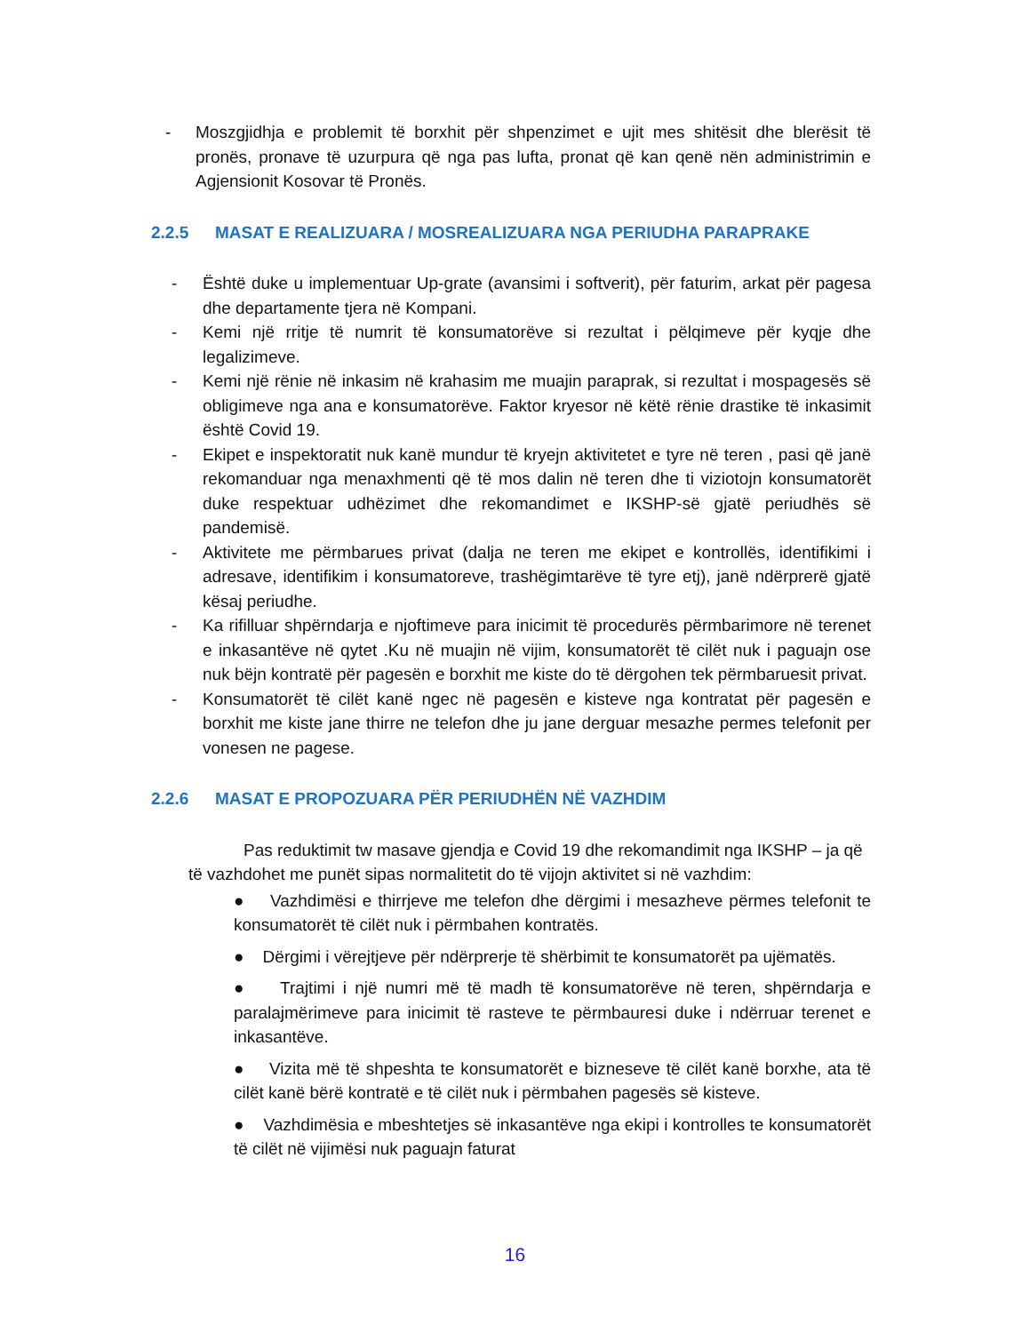- Moszgjidhja e problemit të borxhit për shpenzimet e ujit mes shitësit dhe blerësit të pronës, pronave të uzurpura që nga pas lufta, pronat që kan qenë nën administrimin e Agjensionit Kosovar të Pronës.
2.2.5 MASAT E REALIZUARA / MOSREALIZUARA NGA PERIUDHA PARAPRAKE
- Është duke u implementuar Up-grate (avansimi i softverit), për faturim, arkat për pagesa dhe departamente tjera në Kompani.
- Kemi një rritje të numrit të konsumatorëve si rezultat i pëlqimeve për kyqje dhe legalizimeve.
- Kemi një rënie në inkasim në krahasim me muajin paraprak, si rezultat i mospagesës së obligimeve nga ana e konsumatorëve. Faktor kryesor në këtë rënie drastike të inkasimit është Covid 19.
- Ekipet e inspektoratit nuk kanë mundur të kryejn aktivitetet e tyre në teren , pasi që janë rekomanduar nga menaxhmenti që të mos dalin në teren dhe ti viziotojn konsumatorët duke respektuar udhëzimet dhe rekomandimet e IKSHP-së gjatë periudhës së pandemisë.
- Aktivitete me përmbarues privat (dalja ne teren me ekipet e kontrollës, identifikimi i adresave, identifikim i konsumatoreve, trashëgimtarëve të tyre etj), janë ndërprerë gjatë kësaj periudhe.
- Ka rifilluar shpërndarja e njoftimeve para inicimit të procedurës përmbarimore në terenet e inkasantëve në qytet .Ku në muajin në vijim, konsumatorët të cilët nuk i paguajn ose nuk bëjn kontratë për pagesën e borxhit me kiste do të dërgohen tek përmbaruesit privat.
- Konsumatorët të cilët kanë ngec në pagesën e kisteve nga kontratat për pagesën e borxhit me kiste jane thirre ne telefon dhe ju jane derguar mesazhe permes telefonit per vonesen ne pagese.
2.2.6 MASAT E PROPOZUARA PËR PERIUDHËN NË VAZHDIM
Pas reduktimit tw masave gjendja e Covid 19 dhe rekomandimit nga IKSHP – ja që të vazhdohet me punët sipas normalitetit do të vijojn aktivitet si në vazhdim:
● Vazhdimësi e thirrjeve me telefon dhe dërgimi i mesazheve përmes telefonit te konsumatorët të cilët nuk i përmbahen kontratës.
● Dërgimi i vërejtjeve për ndërprerje të shërbimit te konsumatorët pa ujëmatës.
● Trajtimi i një numri më të madh të konsumatorëve në teren, shpërndarja e paralajmërimeve para inicimit të rasteve te përmbauresi duke i ndërruar terenet e inkasantëve.
● Vizita më të shpeshta te konsumatorët e bizneseve të cilët kanë borxhe, ata të cilët kanë bërë kontratë e të cilët nuk i përmbahen pagesës së kisteve.
● Vazhdimësia e mbeshtetjes së inkasantëve nga ekipi i kontrolles te konsumatorët të cilët në vijimësi nuk paguajn faturat
16